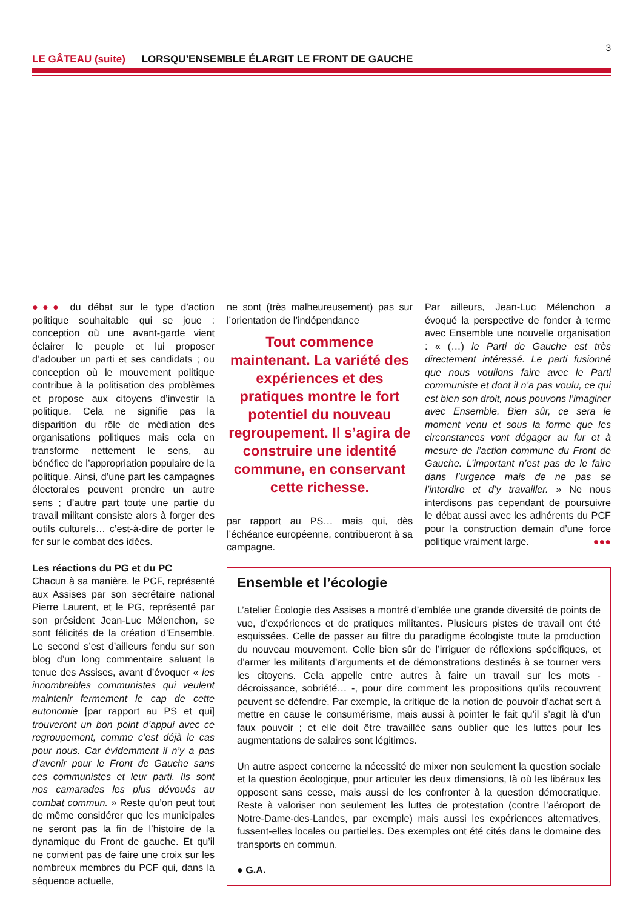3
LE GÂTEAU (suite) LORSQU’ENSEMBLE ÉLARGIT LE FRONT DE GAUCHE
●●● du débat sur le type d’action politique souhaitable qui se joue : conception où une avant-garde vient éclairer le peuple et lui proposer d’adouber un parti et ses candidats ; ou conception où le mouvement politique contribue à la politisation des problèmes et propose aux citoyens d’investir la politique. Cela ne signifie pas la disparition du rôle de médiation des organisations politiques mais cela en transforme nettement le sens, au bénéfice de l’appropriation populaire de la politique. Ainsi, d’une part les campagnes électorales peuvent prendre un autre sens ; d’autre part toute une partie du travail militant consiste alors à forger des outils culturels… c’est-à-dire de porter le fer sur le combat des idées.
Les réactions du PG et du PC
Chacun à sa manière, le PCF, représenté aux Assises par son secrétaire national Pierre Laurent, et le PG, représenté par son président Jean-Luc Mélenchon, se sont félicités de la création d’Ensemble. Le second s’est d’ailleurs fendu sur son blog d’un long commentaire saluant la tenue des Assises, avant d’évoquer « les innombrables communistes qui veulent maintenir fermement le cap de cette autonomie [par rapport au PS et qui] trouveront un bon point d’appui avec ce regroupement, comme c’est déjà le cas pour nous. Car évidemment il n’y a pas d’avenir pour le Front de Gauche sans ces communistes et leur parti. Ils sont nos camarades les plus dévoués au combat commun. » Reste qu’on peut tout de même considérer que les municipales ne seront pas la fin de l’histoire de la dynamique du Front de gauche. Et qu’il ne convient pas de faire une croix sur les nombreux membres du PCF qui, dans la séquence actuelle,
ne sont (très malheureusement) pas sur l’orientation de l’indépendance
Tout commence maintenant. La variété des expériences et des pratiques montre le fort potentiel du nouveau regroupement. Il s’agira de construire une identité commune, en conservant cette richesse.
par rapport au PS… mais qui, dès l’échéance européenne, contribueront à sa campagne.
Par ailleurs, Jean-Luc Mélenchon a évoqué la perspective de fonder à terme avec Ensemble une nouvelle organisation : « (…) le Parti de Gauche est très directement intéressé. Le parti fusionné que nous voulions faire avec le Parti communiste et dont il n’a pas voulu, ce qui est bien son droit, nous pouvons l’imaginer avec Ensemble. Bien sûr, ce sera le moment venu et sous la forme que les circonstances vont dégager au fur et à mesure de l’action commune du Front de Gauche. L’important n’est pas de le faire dans l’urgence mais de ne pas se l’interdire et d’y travailler. » Ne nous interdisons pas cependant de poursuivre le débat aussi avec les adhérents du PCF pour la construction demain d’une force politique vraiment large. ●●●
Ensemble et l’écologie
L’atelier Écologie des Assises a montré d’emblée une grande diversité de points de vue, d’expériences et de pratiques militantes. Plusieurs pistes de travail ont été esquissées. Celle de passer au filtre du paradigme écologiste toute la production du nouveau mouvement. Celle bien sûr de l’irriguer de réflexions spécifiques, et d’armer les militants d’arguments et de démonstrations destinés à se tourner vers les citoyens. Cela appelle entre autres à faire un travail sur les mots - décroissance, sobriété… -, pour dire comment les propositions qu’ils recouvrent peuvent se défendre. Par exemple, la critique de la notion de pouvoir d’achat sert à mettre en cause le consumérisme, mais aussi à pointer le fait qu’il s’agit là d’un faux pouvoir ; et elle doit être travaillée sans oublier que les luttes pour les augmentations de salaires sont légitimes.
Un autre aspect concerne la nécessité de mixer non seulement la question sociale et la question écologique, pour articuler les deux dimensions, là où les libéraux les opposent sans cesse, mais aussi de les confronter à la question démocratique. Reste à valoriser non seulement les luttes de protestation (contre l’aéroport de Notre-Dame-des-Landes, par exemple) mais aussi les expériences alternatives, fussent-elles locales ou partielles. Des exemples ont été cités dans le domaine des transports en commun.
● G.A.